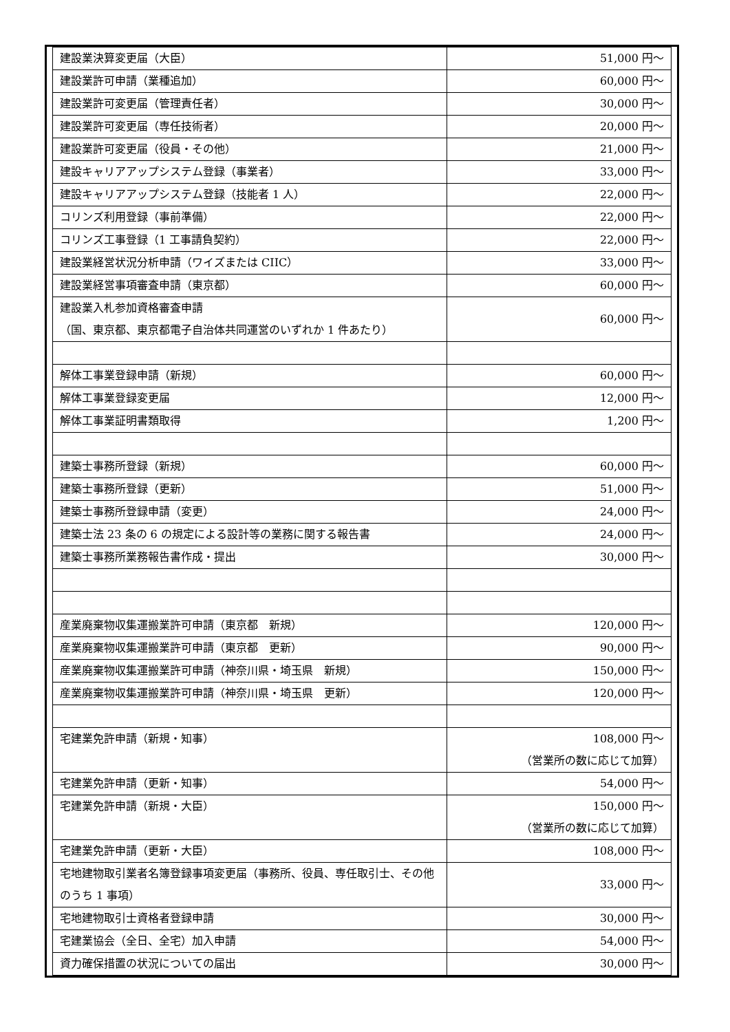| 建設業決算変更届（大臣） | 51,000 円～ |
| 建設業許可申請（業種追加） | 60,000 円～ |
| 建設業許可変更届（管理責任者） | 30,000 円～ |
| 建設業許可変更届（専任技術者） | 20,000 円～ |
| 建設業許可変更届（役員・その他） | 21,000 円～ |
| 建設キャリアアップシステム登録（事業者） | 33,000 円～ |
| 建設キャリアアップシステム登録（技能者 1 人） | 22,000 円～ |
| コリンズ利用登録（事前準備） | 22,000 円～ |
| コリンズ工事登録（1 工事請負契約） | 22,000 円～ |
| 建設業経営状況分析申請（ワイズまたは CIIC） | 33,000 円～ |
| 建設業経営事項審査申請（東京都） | 60,000 円～ |
| 建設業入札参加資格審査申請 （国、東京都、東京都電子自治体共同運営のいずれか 1 件あたり） | 60,000 円～ |
| 解体工事業登録申請（新規） | 60,000 円～ |
| 解体工事業登録変更届 | 12,000 円～ |
| 解体工事業証明書類取得 | 1,200 円～ |
| 建築士事務所登録（新規） | 60,000 円～ |
| 建築士事務所登録（更新） | 51,000 円～ |
| 建築士事務所登録申請（変更） | 24,000 円～ |
| 建築士法 23 条の 6 の規定による設計等の業務に関する報告書 | 24,000 円～ |
| 建築士事務所業務報告書作成・提出 | 30,000 円～ |
| 産業廃棄物収集運搬業許可申請（東京都 新規） | 120,000 円～ |
| 産業廃棄物収集運搬業許可申請（東京都 更新） | 90,000 円～ |
| 産業廃棄物収集運搬業許可申請（神奈川県・埼玉県 新規） | 150,000 円～ |
| 産業廃棄物収集運搬業許可申請（神奈川県・埼玉県 更新） | 120,000 円～ |
| 宅建業免許申請（新規・知事） | 108,000 円～ （営業所の数に応じて加算） |
| 宅建業免許申請（更新・知事） | 54,000 円～ |
| 宅建業免許申請（新規・大臣） | 150,000 円～ （営業所の数に応じて加算） |
| 宅建業免許申請（更新・大臣） | 108,000 円～ |
| 宅地建物取引業者名簿登録事項変更届（事務所、役員、専任取引士、その他のうち 1 事項） | 33,000 円～ |
| 宅地建物取引士資格者登録申請 | 30,000 円～ |
| 宅建業協会（全日、全宅）加入申請 | 54,000 円～ |
| 資力確保措置の状況についての届出 | 30,000 円～ |